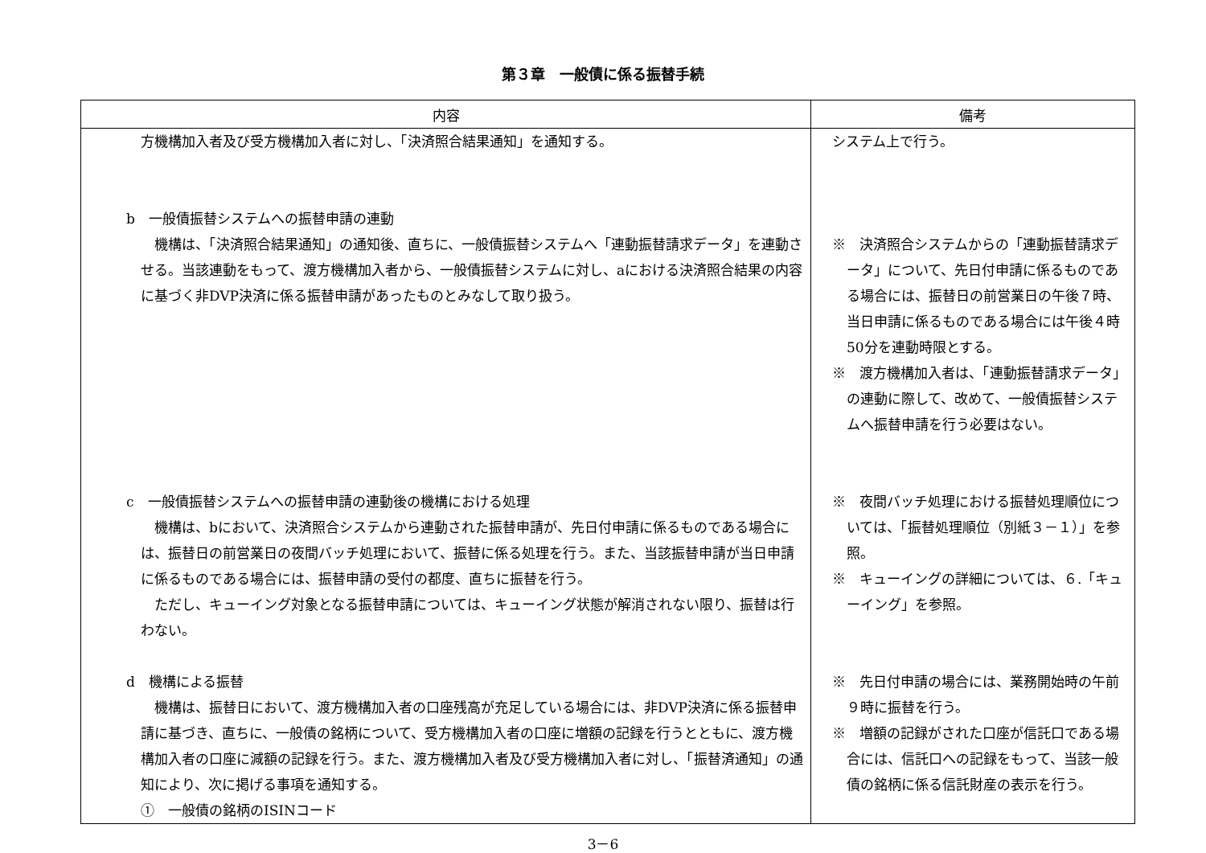第３章　一般債に係る振替手続
| 内容 | 備考 |
| --- | --- |
| 方機構加入者及び受方機構加入者に対し、「決済照合結果通知」を通知する。 b 一般債振替システムへの振替申請の連動 機構は、「決済照合結果通知」の通知後、直ちに、一般債振替システムへ「連動振替請求データ」を連動させる。当該連動をもって、渡方機構加入者から、一般債振替システムに対し、aにおける決済照合結果の内容に基づく非DVP決済に係る振替申請があったものとみなして取り扱う。 c 一般債振替システムへの振替申請の連動後の機構における処理 機構は、bにおいて、決済照合システムから連動された振替申請が、先日付申請に係るものである場合には、振替日の前営業日の夜間バッチ処理において、振替に係る処理を行う。また、当該振替申請が当日申請に係るものである場合には、振替申請の受付の都度、直ちに振替を行う。 ただし、キューイング対象となる振替申請については、キューイング状態が解消されない限り、振替は行わない。 d 機構による振替 機構は、振替日において、渡方機構加入者の口座残高が充足している場合には、非DVP決済に係る振替申請に基づき、直ちに、一般債の銘柄について、受方機構加入者の口座に増額の記録を行うとともに、渡方機構加入者の口座に減額の記録を行う。また、渡方機構加入者及び受方機構加入者に対し、「振替済通知」の通知により、次に掲げる事項を通知する。 ① 一般債の銘柄のISINコード | システム上で行う。 ※ 決済照合システムからの「連動振替請求データ」について、先日付申請に係るものである場合には、振替日の前営業日の午後７時、当日申請に係るものである場合には午後４時50分を連動時限とする。 ※ 渡方機構加入者は、「連動振替請求データ」の連動に際して、改めて、一般債振替システムへ振替申請を行う必要はない。 ※ 夜間バッチ処理における振替処理順位については、「振替処理順位（別紙３－１）」を参照。 ※ キューイングの詳細については、６.「キューイング」を参照。 ※ 先日付申請の場合には、業務開始時の午前９時に振替を行う。 ※ 増額の記録がされた口座が信託口である場合には、信託口への記録をもって、当該一般債の銘柄に係る信託財産の表示を行う。 |
3－6